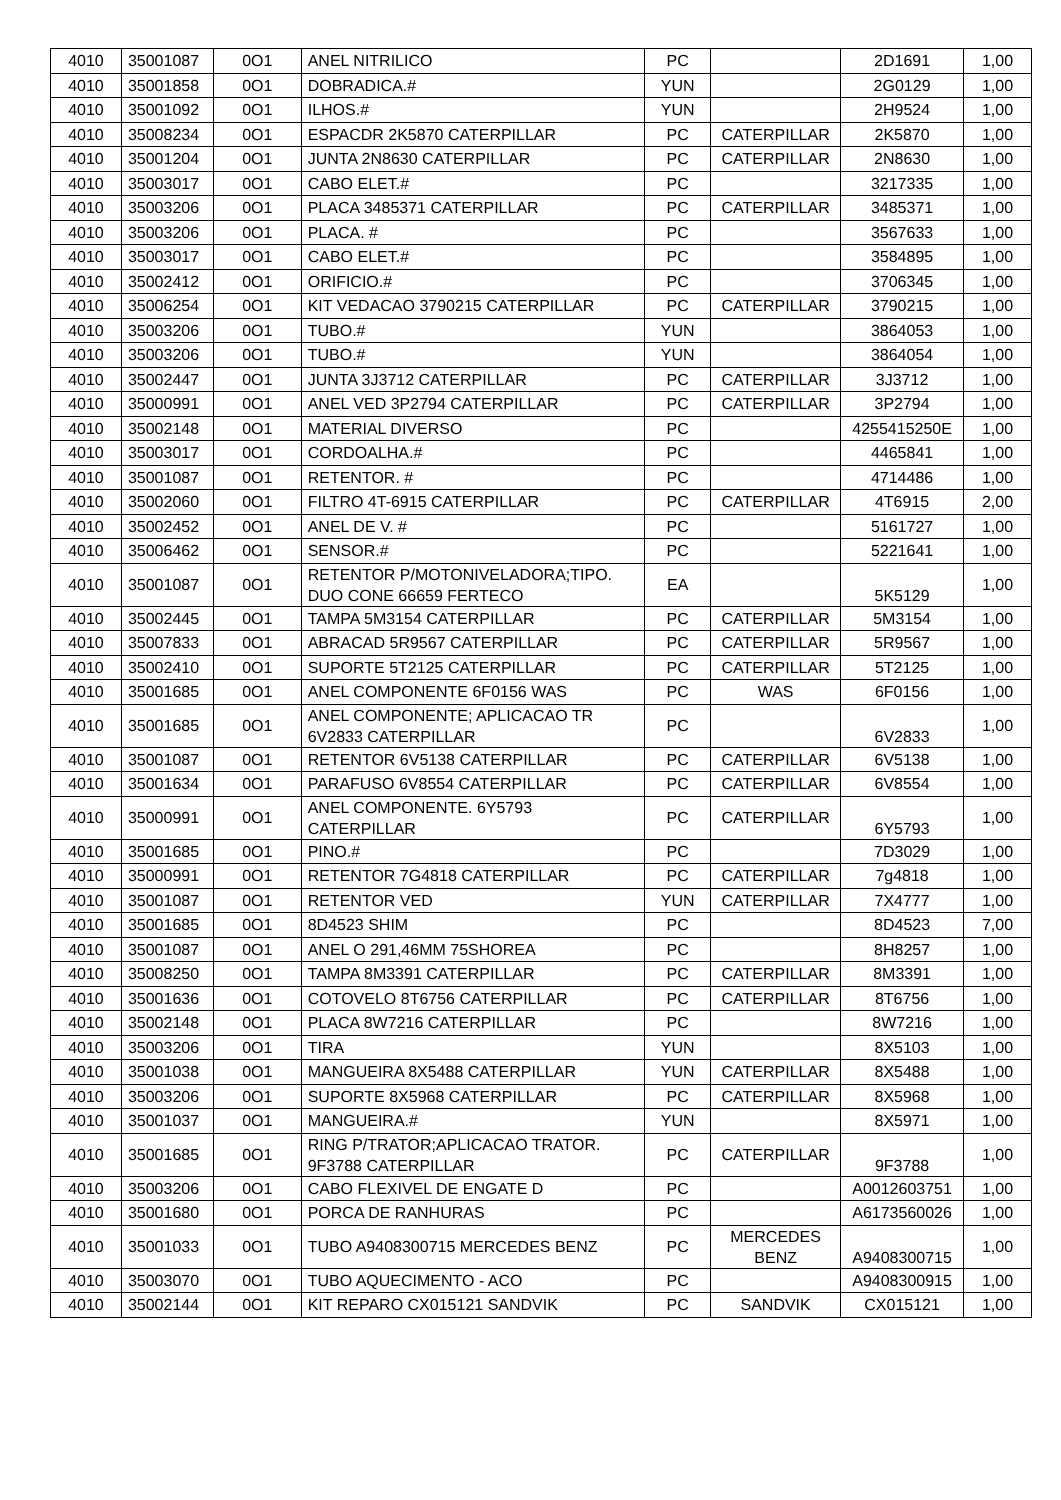| 4010 | 35001087 | 0O1 | ANEL NITRILICO | PC | | 2D1691 | 1,00 |
| 4010 | 35001858 | 0O1 | DOBRADICA.# | YUN | | 2G0129 | 1,00 |
| 4010 | 35001092 | 0O1 | ILHOS.# | YUN | | 2H9524 | 1,00 |
| 4010 | 35008234 | 0O1 | ESPACDR 2K5870 CATERPILLAR | PC | CATERPILLAR | 2K5870 | 1,00 |
| 4010 | 35001204 | 0O1 | JUNTA 2N8630 CATERPILLAR | PC | CATERPILLAR | 2N8630 | 1,00 |
| 4010 | 35003017 | 0O1 | CABO ELET.# | PC | | 3217335 | 1,00 |
| 4010 | 35003206 | 0O1 | PLACA 3485371 CATERPILLAR | PC | CATERPILLAR | 3485371 | 1,00 |
| 4010 | 35003206 | 0O1 | PLACA. # | PC | | 3567633 | 1,00 |
| 4010 | 35003017 | 0O1 | CABO ELET.# | PC | | 3584895 | 1,00 |
| 4010 | 35002412 | 0O1 | ORIFICIO.# | PC | | 3706345 | 1,00 |
| 4010 | 35006254 | 0O1 | KIT VEDACAO 3790215 CATERPILLAR | PC | CATERPILLAR | 3790215 | 1,00 |
| 4010 | 35003206 | 0O1 | TUBO.# | YUN | | 3864053 | 1,00 |
| 4010 | 35003206 | 0O1 | TUBO.# | YUN | | 3864054 | 1,00 |
| 4010 | 35002447 | 0O1 | JUNTA 3J3712 CATERPILLAR | PC | CATERPILLAR | 3J3712 | 1,00 |
| 4010 | 35000991 | 0O1 | ANEL VED 3P2794 CATERPILLAR | PC | CATERPILLAR | 3P2794 | 1,00 |
| 4010 | 35002148 | 0O1 | MATERIAL DIVERSO | PC | | 4255415250E | 1,00 |
| 4010 | 35003017 | 0O1 | CORDOALHA.# | PC | | 4465841 | 1,00 |
| 4010 | 35001087 | 0O1 | RETENTOR. # | PC | | 4714486 | 1,00 |
| 4010 | 35002060 | 0O1 | FILTRO 4T-6915 CATERPILLAR | PC | CATERPILLAR | 4T6915 | 2,00 |
| 4010 | 35002452 | 0O1 | ANEL DE V. # | PC | | 5161727 | 1,00 |
| 4010 | 35006462 | 0O1 | SENSOR.# | PC | | 5221641 | 1,00 |
| 4010 | 35001087 | 0O1 | RETENTOR P/MOTONIVELADORA;TIPO. DUO CONE 66659 FERTECO | EA | | 5K5129 | 1,00 |
| 4010 | 35002445 | 0O1 | TAMPA 5M3154 CATERPILLAR | PC | CATERPILLAR | 5M3154 | 1,00 |
| 4010 | 35007833 | 0O1 | ABRACAD 5R9567 CATERPILLAR | PC | CATERPILLAR | 5R9567 | 1,00 |
| 4010 | 35002410 | 0O1 | SUPORTE 5T2125 CATERPILLAR | PC | CATERPILLAR | 5T2125 | 1,00 |
| 4010 | 35001685 | 0O1 | ANEL COMPONENTE 6F0156 WAS | PC | WAS | 6F0156 | 1,00 |
| 4010 | 35001685 | 0O1 | ANEL COMPONENTE; APLICACAO TR 6V2833 CATERPILLAR | PC | | 6V2833 | 1,00 |
| 4010 | 35001087 | 0O1 | RETENTOR 6V5138 CATERPILLAR | PC | CATERPILLAR | 6V5138 | 1,00 |
| 4010 | 35001634 | 0O1 | PARAFUSO 6V8554 CATERPILLAR | PC | CATERPILLAR | 6V8554 | 1,00 |
| 4010 | 35000991 | 0O1 | ANEL COMPONENTE. 6Y5793 CATERPILLAR | PC | CATERPILLAR | 6Y5793 | 1,00 |
| 4010 | 35001685 | 0O1 | PINO.# | PC | | 7D3029 | 1,00 |
| 4010 | 35000991 | 0O1 | RETENTOR 7G4818 CATERPILLAR | PC | CATERPILLAR | 7g4818 | 1,00 |
| 4010 | 35001087 | 0O1 | RETENTOR VED | YUN | CATERPILLAR | 7X4777 | 1,00 |
| 4010 | 35001685 | 0O1 | 8D4523 SHIM | PC | | 8D4523 | 7,00 |
| 4010 | 35001087 | 0O1 | ANEL O 291,46MM 75SHOREA | PC | | 8H8257 | 1,00 |
| 4010 | 35008250 | 0O1 | TAMPA 8M3391 CATERPILLAR | PC | CATERPILLAR | 8M3391 | 1,00 |
| 4010 | 35001636 | 0O1 | COTOVELO 8T6756 CATERPILLAR | PC | CATERPILLAR | 8T6756 | 1,00 |
| 4010 | 35002148 | 0O1 | PLACA 8W7216 CATERPILLAR | PC | | 8W7216 | 1,00 |
| 4010 | 35003206 | 0O1 | TIRA | YUN | | 8X5103 | 1,00 |
| 4010 | 35001038 | 0O1 | MANGUEIRA 8X5488 CATERPILLAR | YUN | CATERPILLAR | 8X5488 | 1,00 |
| 4010 | 35003206 | 0O1 | SUPORTE 8X5968 CATERPILLAR | PC | CATERPILLAR | 8X5968 | 1,00 |
| 4010 | 35001037 | 0O1 | MANGUEIRA.# | YUN | | 8X5971 | 1,00 |
| 4010 | 35001685 | 0O1 | RING P/TRATOR;APLICACAO TRATOR. 9F3788 CATERPILLAR | PC | CATERPILLAR | 9F3788 | 1,00 |
| 4010 | 35003206 | 0O1 | CABO FLEXIVEL DE ENGATE D | PC | | A0012603751 | 1,00 |
| 4010 | 35001680 | 0O1 | PORCA DE RANHURAS | PC | | A6173560026 | 1,00 |
| 4010 | 35001033 | 0O1 | TUBO A9408300715 MERCEDES BENZ | PC | MERCEDES BENZ | A9408300715 | 1,00 |
| 4010 | 35003070 | 0O1 | TUBO AQUECIMENTO - ACO | PC | | A9408300915 | 1,00 |
| 4010 | 35002144 | 0O1 | KIT REPARO CX015121 SANDVIK | PC | SANDVIK | CX015121 | 1,00 |